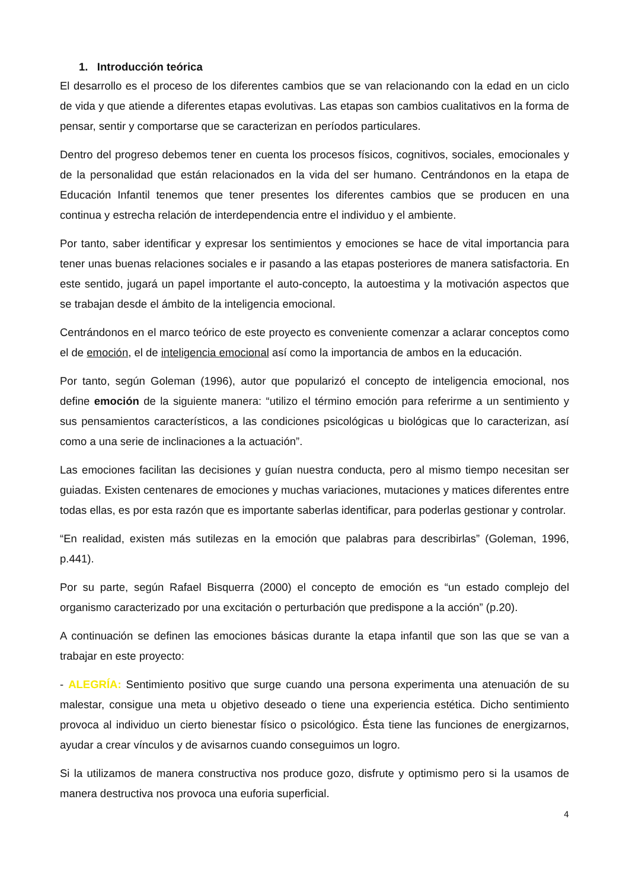1. Introducción teórica
El desarrollo es el proceso de los diferentes cambios que se van relacionando con la edad en un ciclo de vida y que atiende a diferentes etapas evolutivas. Las etapas son cambios cualitativos en la forma de pensar, sentir y comportarse que se caracterizan en períodos particulares.
Dentro del progreso debemos tener en cuenta los procesos físicos, cognitivos, sociales, emocionales y de la personalidad que están relacionados en la vida del ser humano. Centrándonos en la etapa de Educación Infantil tenemos que tener presentes los diferentes cambios que se producen en una continua y estrecha relación de interdependencia entre el individuo y el ambiente.
Por tanto, saber identificar y expresar los sentimientos y emociones se hace de vital importancia para tener unas buenas relaciones sociales e ir pasando a las etapas posteriores de manera satisfactoria. En este sentido, jugará un papel importante el auto-concepto, la autoestima y la motivación aspectos que se trabajan desde el ámbito de la inteligencia emocional.
Centrándonos en el marco teórico de este proyecto es conveniente comenzar a aclarar conceptos como el de emoción, el de inteligencia emocional así como la importancia de ambos en la educación.
Por tanto, según Goleman (1996), autor que popularizó el concepto de inteligencia emocional, nos define emoción de la siguiente manera: “utilizo el término emoción para referirme a un sentimiento y sus pensamientos característicos, a las condiciones psicológicas u biológicas que lo caracterizan, así como a una serie de inclinaciones a la actuación”.
Las emociones facilitan las decisiones y guían nuestra conducta, pero al mismo tiempo necesitan ser guiadas. Existen centenares de emociones y muchas variaciones, mutaciones y matices diferentes entre todas ellas, es por esta razón que es importante saberlas identificar, para poderlas gestionar y controlar.
“En realidad, existen más sutilezas en la emoción que palabras para describirlas” (Goleman, 1996, p.441).
Por su parte, según Rafael Bisquerra (2000) el concepto de emoción es “un estado complejo del organismo caracterizado por una excitación o perturbación que predispone a la acción” (p.20).
A continuación se definen las emociones básicas durante la etapa infantil que son las que se van a trabajar en este proyecto:
- ALEGRÍA: Sentimiento positivo que surge cuando una persona experimenta una atenuación de su malestar, consigue una meta u objetivo deseado o tiene una experiencia estética. Dicho sentimiento provoca al individuo un cierto bienestar físico o psicológico. Ésta tiene las funciones de energizarnos, ayudar a crear vínculos y de avisarnos cuando conseguimos un logro.
Si la utilizamos de manera constructiva nos produce gozo, disfrute y optimismo pero si la usamos de manera destructiva nos provoca una euforia superficial.
4